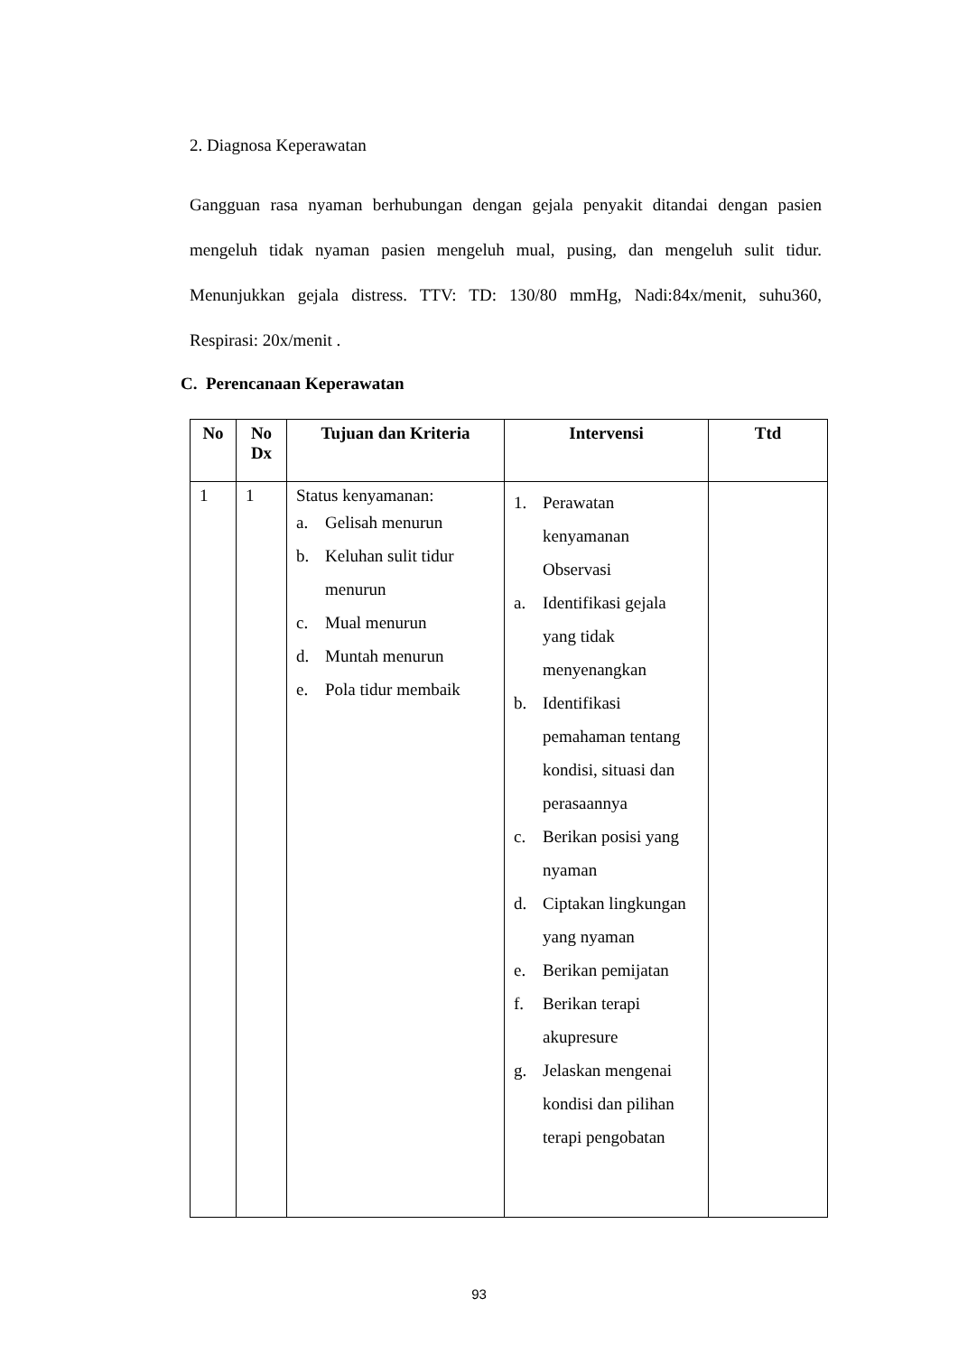2. Diagnosa Keperawatan
Gangguan rasa nyaman berhubungan dengan gejala penyakit ditandai dengan pasien mengeluh tidak nyaman pasien mengeluh mual, pusing, dan mengeluh sulit tidur. Menunjukkan gejala distress. TTV: TD: 130/80 mmHg, Nadi:84x/menit, suhu360, Respirasi: 20x/menit .
C. Perencanaan Keperawatan
| No | No Dx | Tujuan dan Kriteria | Intervensi | Ttd |
| --- | --- | --- | --- | --- |
| 1 | 1 | Status kenyamanan: a. Gelisah menurun b. Keluhan sulit tidur menurun c. Mual menurun d. Muntah menurun e. Pola tidur membaik | 1. Perawatan kenyamanan Observasi a. Identifikasi gejala yang tidak menyenangkan b. Identifikasi pemahaman tentang kondisi, situasi dan perasaannya c. Berikan posisi yang nyaman d. Ciptakan lingkungan yang nyaman e. Berikan pemijatan f. Berikan terapi akupresure g. Jelaskan mengenai kondisi dan pilihan terapi pengobatan | |
93